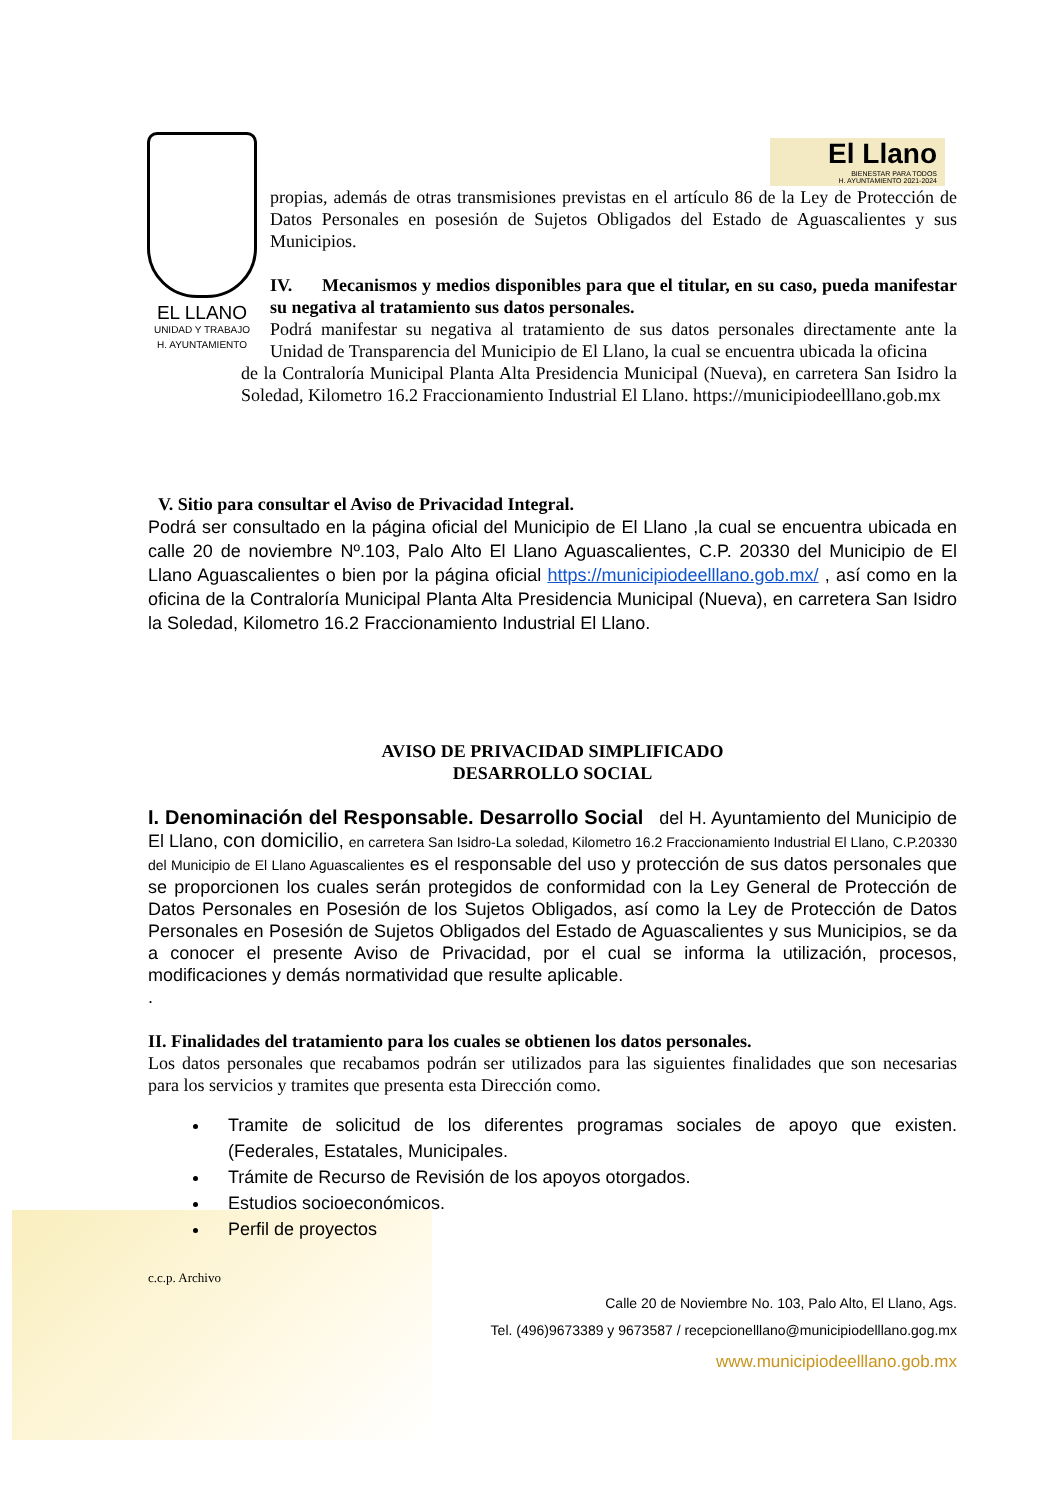EL LLANO
UNIDAD Y TRABAJO
H. AYUNTAMIENTO
El Llano
BIENESTAR PARA TODOS
H. AYUNTAMIENTO 2021-2024
propias, además de otras transmisiones previstas en el artículo 86 de la Ley de Protección de Datos Personales en posesión de Sujetos Obligados del Estado de Aguascalientes y sus Municipios.
IV. Mecanismos y medios disponibles para que el titular, en su caso, pueda manifestar su negativa al tratamiento sus datos personales.
Podrá manifestar su negativa al tratamiento de sus datos personales directamente ante la Unidad de Transparencia del Municipio de El Llano, la cual se encuentra ubicada la oficina
de la Contraloría Municipal Planta Alta Presidencia Municipal (Nueva), en carretera San Isidro la Soledad, Kilometro 16.2 Fraccionamiento Industrial El Llano. https://municipiodeelllano.gob.mx
V. Sitio para consultar el Aviso de Privacidad Integral.
Podrá ser consultado en la página oficial del Municipio de El Llano ,la cual se encuentra ubicada en calle 20 de noviembre Nº.103, Palo Alto El Llano Aguascalientes, C.P. 20330 del Municipio de El Llano Aguascalientes o bien por la página oficial https://municipiodeelllano.gob.mx/ , así como en la oficina de la Contraloría Municipal Planta Alta Presidencia Municipal (Nueva), en carretera San Isidro la Soledad, Kilometro 16.2 Fraccionamiento Industrial El Llano.
AVISO DE PRIVACIDAD SIMPLIFICADO
DESARROLLO SOCIAL
I. Denominación del Responsable. Desarrollo Social del H. Ayuntamiento del Municipio de El Llano, con domicilio, en carretera San Isidro-La soledad, Kilometro 16.2 Fraccionamiento Industrial El Llano, C.P.20330 del Municipio de El Llano Aguascalientes es el responsable del uso y protección de sus datos personales que se proporcionen los cuales serán protegidos de conformidad con la Ley General de Protección de Datos Personales en Posesión de los Sujetos Obligados, así como la Ley de Protección de Datos Personales en Posesión de Sujetos Obligados del Estado de Aguascalientes y sus Municipios, se da a conocer el presente Aviso de Privacidad, por el cual se informa la utilización, procesos, modificaciones y demás normatividad que resulte aplicable.
.
II. Finalidades del tratamiento para los cuales se obtienen los datos personales.
Los datos personales que recabamos podrán ser utilizados para las siguientes finalidades que son necesarias para los servicios y tramites que presenta esta Dirección como.
Tramite de solicitud de los diferentes programas sociales de apoyo que existen. (Federales, Estatales, Municipales.
Trámite de Recurso de Revisión de los apoyos otorgados.
Estudios socioeconómicos.
Perfil de proyectos
c.c.p. Archivo
Calle 20 de Noviembre No. 103, Palo Alto, El Llano, Ags.
Tel. (496)9673389 y 9673587 / recepcionelllano@municipiodelllano.gog.mx
www.municipiodeelllano.gob.mx